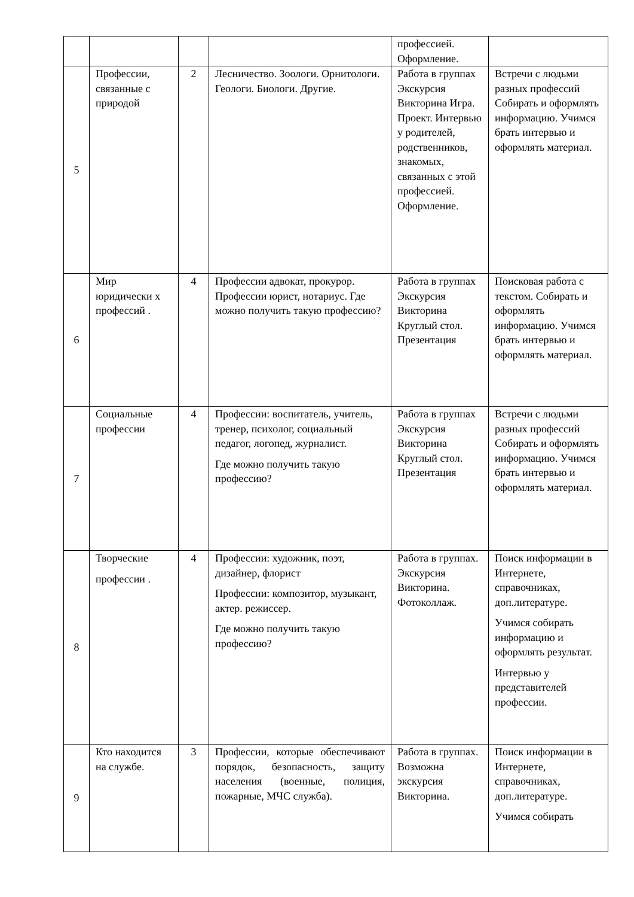| | | | | профессией. Оформление. | |
| 5 | Профессии, связанные с природой | 2 | Лесничество. Зоологи. Орнитологи. Геологи. Биологи. Другие. | Работа в группах Экскурсия Викторина Игра. Проект. Интервью у родителей, родственников, знакомых, связанных с этой профессией. Оформление. | Встречи с людьми разных профессий Собирать и оформлять информацию. Учимся брать интервью и оформлять материал. |
| 6 | Мир юридически х профессий . | 4 | Профессии адвокат, прокурор. Профессии юрист, нотариус. Где можно получить такую профессию? | Работа в группах Экскурсия Викторина Круглый стол. Презентация | Поисковая работа с текстом. Собирать и оформлять информацию. Учимся брать интервью и оформлять материал. |
| 7 | Социальные профессии | 4 | Профессии: воспитатель, учитель, тренер, психолог, социальный педагог, логопед, журналист. Где можно получить такую профессию? | Работа в группах Экскурсия Викторина Круглый стол. Презентация | Встречи с людьми разных профессий Собирать и оформлять информацию. Учимся брать интервью и оформлять материал. |
| 8 | Творческие профессии . | 4 | Профессии: художник, поэт, дизайнер, флорист Профессии: композитор, музыкант, актер. режиссер. Где можно получить такую профессию? | Работа в группах. Экскурсия Викторина. Фотоколлаж. | Поиск информации в Интернете, справочниках, доп.литературе. Учимся собирать информацию и оформлять результат. Интервью у представителей профессии. |
| 9 | Кто находится на службе. | 3 | Профессии, которые обеспечивают порядок, безопасность, защиту населения (военные, полиция, пожарные, МЧС служба). | Работа в группах. Возможна экскурсия Викторина. | Поиск информации в Интернете, справочниках, доп.литературе. Учимся собирать |